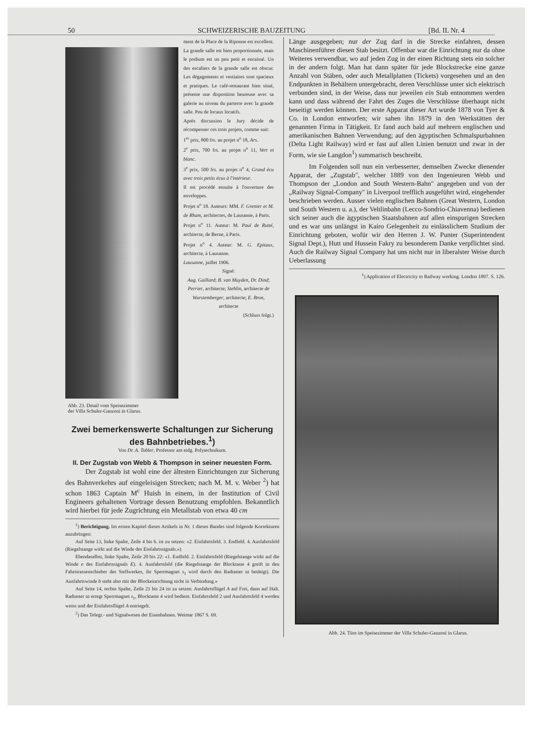50 SCHWEIZERISCHE BAUZEITUNG [Bd. IL Nr. 4
Abb. 23. Detail vom Speisezimmer
der Villa Schuler-Ganzoni in Glarus.
ment de la Place de la Riponne est excellent. La grande salle est bien proportionnée, mais le podium est un peu petit et encaissé. Un des escaliers de la grande salle est obscur. Les dégagements et vestiaires sont spacieux et pratiques. Le café-restaurant bien situé, présente une disposition heureuse avec sa galerie au niveau du parterre avec la grande salle. Peu de locaux locatifs.
Après discussion le Jury décide de récompenser ces trois projets, comme suit:
1<sup>er</sup> prix, 800 frs. au projet n<sup>o</sup> 18, Ars.
2<sup>e</sup> prix, 700 frs. au projet n<sup>o</sup> 11, Vert et blanc.
3<sup>e</sup> prix, 500 frs. au projet n<sup>o</sup> 4, Grand écu avec trois petits écus à l'intérieur.
Il est procédé ensuite à l'ouverture des enveloppes.
Projet n<sup>o</sup> 18. Auteurs: MM. F. Grenier et M. de Rham, architectes, de Lausanne, à Paris.
Projet n<sup>o</sup> 11. Auteur: M. Paul de Rutté, architecte, de Berne, à Paris.
Projet n<sup>o</sup> 4. Auteur: M. G. Epitaux, architecte, à Lausanne.
Lausanne, juillet 1906.
Signé:
Aug. Gaillard; B. van Muyden, Dr. Dind; Perrier, architecte; Stehlin, architecte de Wurstemberger, architecte; E. Bron, architecte
(Schluss folgt.)
Zwei bemerkenswerte Schaltungen zur Sicherung des Bahnbetriebes.<sup>1</sup>)
Von Dr. A. Tobler, Professor am eidg. Polytechnikum.
II. Der Zugstab von Webb & Thompson in seiner neuesten Form.
Der Zugstab ist wohl eine der ältesten Einrichtungen zur Sicherung des Bahnverkehrs auf eingeleisigen Strecken; nach M. M. v. Weber <sup>2</sup>) hat schon 1863 Captain M<sup>c</sup> Huish in einem, in der Institution of Civil Engineers gehaltenen Vortrage dessen Benutzung empfohlen. Bekanntlich wird hierbei für jede Zugrichtung ein Metallstab von etwa 40 cm
<sup>1</sup>) Berichtigung. Im ersten Kapitel dieses Artikels in Nr. 1 dieses Bandes sind folgende Korrekturen anzubringen:
Auf Seite 13, linke Spalte, Zeile 4 bis 6. ist zu setzen: «2. Einfahrtsfeld. 3. Endfeld. 4. Ausfahrtsfeld (Riegelstange wirkt auf die Winde des Einfahrtssignals.»)
Ebendaselbst, linke Spalte, Zeile 20 bis 22: «1. Endfeld. 2. Einfahrtsfeld (Riegelstange wirkt auf die Winde e des Einfahrtssignals E). 4. Ausfahrtsfeld (die Riegelstange der Blocktaste 4 greift in den Fahrstrassenschieber des Stellwerkes, ihr Sperrmagnet s<sub>1</sub> wird durch den Radtaster ta betätigt). Die Ausfahrtswinde b steht also mit der Blockeinrichtung nicht in Verbindung.»
Auf Seite 14, rechte Spalte, Zeile 21 bis 24 ist zu setzen: Ausfahrtsflügel A auf Frei, dann auf Halt. Radtaster ta erregt Sperrmagnet s<sub>1</sub>, Blocktaste 4 wird bedient. Einfahrtsfeld 2 und Ausfahrtsfeld 4 werden weiss und der Einfahrtsflügel A entriegelt.
<sup>2</sup>) Das Telegr.- und Signalwesen der Eisenbahnen. Weimar 1867 S. 69.
Länge ausgegeben; nur der Zug darf in die Strecke einfahren, dessen Maschinenführer diesen Stab besitzt. Offenbar war die Einrichtung nur da ohne Weiteres verwendbar, wo auf jeden Zug in der einen Richtung stets ein solcher in der andern folgt. Man hat dann später für jede Blockstrecke eine ganze Anzahl von Stäben, oder auch Metallplatten (Tickets) vorgesehen und an den Endpunkten in Behältern untergebracht, deren Verschlüsse unter sich elektrisch verbunden sind, in der Weise, dass nur jeweilen ein Stab entnommen werden kann und dass während der Fahrt des Zuges die Verschlüsse überhaupt nicht beseitigt werden können. Der erste Apparat dieser Art wurde 1878 von Tyer & Co. in London entworfen; wir sahen ihn 1879 in den Werkstätten der genannten Firma in Tätigkeit. Er fand auch bald auf mehrern englischen und amerikanischen Bahnen Verwendung; auf den ägyptischen Schmalspurbahnen (Delta Light Railway) wird er fast auf allen Linien benutzt und zwar in der Form, wie sie Langdon<sup>1</sup>) summarisch beschreibt.
Im Folgenden soll nun ein verbesserter, demselben Zwecke dienender Apparat, der „Zugstab", welcher 1889 von den Ingenieuren Webb und Thompson der „London and South Western-Bahn" angegeben und von der „Railway Signal-Company" in Liverpool trefflich ausgeführt wird, eingehender beschrieben werden. Ausser vielen englischen Bahnen (Great Western, London und South Western u. a.), der Veltlinbahn (Lecco-Sondrio-Chiavenna) bedienen sich seiner auch die ägyptischen Staatsbahnen auf allen einspurigen Strecken und es war uns unlängst in Kairo Gelegenheit zu einlässlichem Studium der Einrichtung geboten, wofür wir den Herren J. W. Punter (Superintendent Signal Dept.), Hutt und Hussein Fakry zu besonderem Danke verpflichtet sind. Auch die Railway Signal Company hat uns nicht nur in liberalster Weise durch Ueberlassung
<sup>1</sup>) Application of Electricity to Railway working. London 1897. S. 126.
Abb. 24. Türe im Speisezimmer der Villa Schuler-Ganzoni in Glarus.